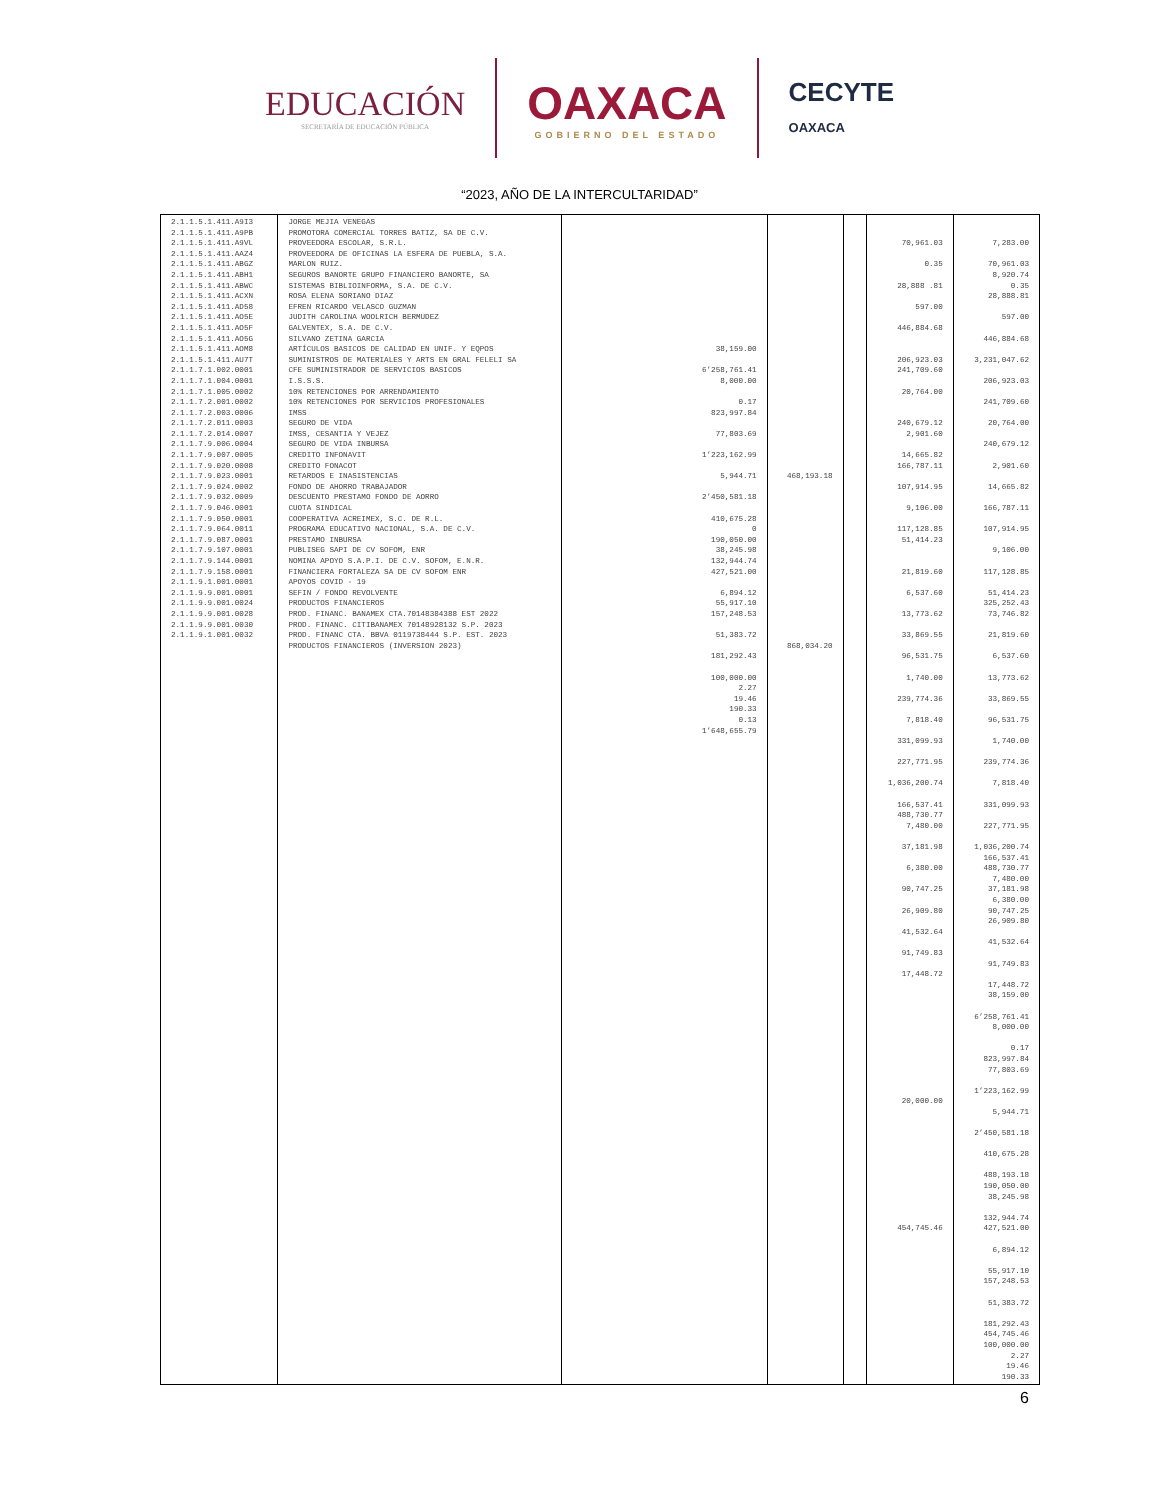EDUCACIÓN
SECRETARÍA DE EDUCACIÓN PÚBLICA
OAXACA
GOBIERNO DEL ESTADO
CECYTE
OAXACA
“2023, AÑO DE LA INTERCULTARIDAD”
| 2.1.1.5.1.411.A9I3 2.1.1.5.1.411.A9PB 2.1.1.5.1.411.A9VL 2.1.1.5.1.411.AAZ4 2.1.1.5.1.411.ABGZ 2.1.1.5.1.411.ABH1 2.1.1.5.1.411.ABWC 2.1.1.5.1.411.ACXN 2.1.1.5.1.411.AD58 2.1.1.5.1.411.AO5E 2.1.1.5.1.411.AO5F 2.1.1.5.1.411.AO5G 2.1.1.5.1.411.AOM8 2.1.1.5.1.411.AU7T 2.1.1.7.1.002.0001 2.1.1.7.1.004.0001 2.1.1.7.1.005.0002 2.1.1.7.2.001.0002 2.1.1.7.2.003.0006 2.1.1.7.2.011.0003 2.1.1.7.2.014.0007 2.1.1.7.9.006.0004 2.1.1.7.9.007.0005 2.1.1.7.9.020.0008 2.1.1.7.9.023.0001 2.1.1.7.9.024.0002 2.1.1.7.9.032.0009 2.1.1.7.9.046.0001 2.1.1.7.9.050.0001 2.1.1.7.9.064.0011 2.1.1.7.9.087.0001 2.1.1.7.9.107.0001 2.1.1.7.9.144.0001 2.1.1.7.9.158.0001 2.1.1.9.1.001.0001 2.1.1.9.9.001.0001 2.1.1.9.9.001.0024 2.1.1.9.9.001.0028 2.1.1.9.9.001.0030 2.1.1.9.1.001.0032 | JORGE MEJIA VENEGAS PROMOTORA COMERCIAL TORRES BATIZ, SA DE C.V. PROVEEDORA ESCOLAR, S.R.L. PROVEEDORA DE OFICINAS LA ESFERA DE PUEBLA, S.A. MARLON RUIZ. SEGUROS BANORTE GRUPO FINANCIERO BANORTE, SA SISTEMAS BIBLIOINFORMA, S.A. DE C.V. ROSA ELENA SORIANO DIAZ EFREN RICARDO VELASCO GUZMAN JUDITH CAROLINA WOOLRICH BERMUDEZ GALVENTEX, S.A. DE C.V. SILVANO ZETINA GARCIA ARTÍCULOS BASICOS DE CALIDAD EN UNIF. Y EQPOS SUMINISTROS DE MATERIALES Y ARTS EN GRAL FELELI SA CFE SUMINISTRADOR DE SERVICIOS BASICOS I.S.S.S. 10% RETENCIONES POR ARRENDAMIENTO 10% RETENCIONES POR SERVICIOS PROFESIONALES IMSS SEGURO DE VIDA IMSS, CESANTIA Y VEJEZ SEGURO DE VIDA INBURSA CREDITO INFONAVIT CREDITO FONACOT RETARDOS E INASISTENCIAS FONDO DE AHORRO TRABAJADOR DESCUENTO PRESTAMO FONDO DE AORRO CUOTA SINDICAL COOPERATIVA ACREIMEX, S.C. DE R.L. PROGRAMA EDUCATIVO NACIONAL, S.A. DE C.V. PRESTAMO INBURSA PUBLISEG SAPI DE CV SOFOM, ENR NOMINA APOYO S.A.P.I. DE C.V. SOFOM, E.N.R. FINANCIERA FORTALEZA SA DE CV SOFOM ENR APOYOS COVID - 19 SEFIN / FONDO REVOLVENTE PRODUCTOS FINANCIEROS PROD. FINANC. BANAMEX CTA.70148384388 EST 2022 PROD. FINANC. CITIBANAMEX 70148928132 S.P. 2023 PROD. FINANC CTA. BBVA 0119738444 S.P. EST. 2023 PRODUCTOS FINANCIEROS (INVERSION 2023) | 38,159.00 6’258,761.41 8,000.00 0.17 823,997.84 77,803.69 1’223,162.99 5,944.71 2’450,581.18 410,675.28 0 190,050.00 38,245.98 132,944.74 427,521.00 6,894.12 55,917.10 157,248.53 51,383.72 181,292.43 100,000.00 2.27 19.46 190.33 0.13 1’648,655.79 | 468,193.18 868,034.20 | | 70,961.03 0.35 28,888 .81 597.00 446,884.68 206,923.03 241,709.60 20,764.00 240,679.12 2,901.60 14,665.82 166,787.11 107,914.95 9,106.00 117,128.85 51,414.23 21,819.60 6,537.60 13,773.62 33,869.55 96,531.75 1,740.00 239,774.36 7,818.40 331,099.93 227,771.95 1,036,200.74 166,537.41 488,730.77 7,480.00 37,181.98 6,380.00 90,747.25 26,909.80 41,532.64 91,749.83 17,448.72 20,000.00 454,745.46 | 7,283.00 70,961.03 8,920.74 0.35 28,888.81 597.00 446,884.68 3,231,047.62 206,923.03 241,709.60 20,764.00 240,679.12 2,901.60 14,665.82 166,787.11 107,914.95 9,106.00 117,128.85 51,414.23 325,252.43 73,746.82 21,819.60 6,537.60 13,773.62 33,869.55 96,531.75 1,740.00 239,774.36 7,818.40 331,099.93 227,771.95 1,036,200.74 166,537.41 488,730.77 7,480.00 37,181.98 6,380.00 90,747.25 26,909.80 41,532.64 91,749.83 17,448.72 38,159.00 6’258,761.41 8,000.00 0.17 823,997.84 77,803.69 1’223,162.99 5,944.71 2’450,581.18 410,675.28 488,193.18 190,050.00 38,245.98 132,944.74 427,521.00 6,894.12 55,917.10 157,248.53 51,383.72 181,292.43 454,745.46 100,000.00 2.27 19.46 190.33 |
6